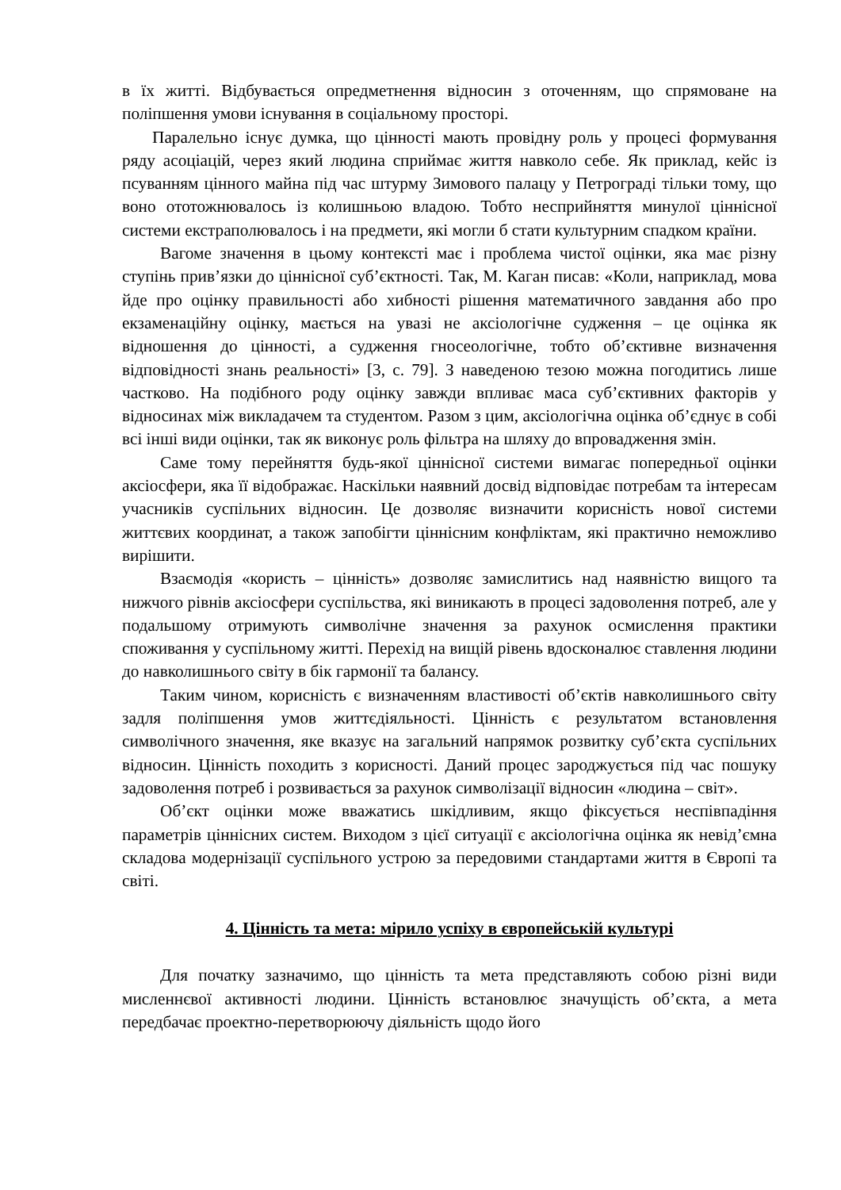в їх житті. Відбувається опредметнення відносин з оточенням, що спрямоване на поліпшення умови існування в соціальному просторі.
Паралельно існує думка, що цінності мають провідну роль у процесі формування ряду асоціацій, через який людина сприймає життя навколо себе. Як приклад, кейс із псуванням цінного майна під час штурму Зимового палацу у Петрограді тільки тому, що воно ототожнювалось із колишньою владою. Тобто несприйняття минулої ціннісної системи екстраполювалось і на предмети, які могли б стати культурним спадком країни.
Вагоме значення в цьому контексті має і проблема чистої оцінки, яка має різну ступінь прив’язки до ціннісної суб’єктності. Так, М. Каган писав: «Коли, наприклад, мова йде про оцінку правильності або хибності рішення математичного завдання або про екзаменаційну оцінку, мається на увазі не аксіологічне судження – це оцінка як відношення до цінності, а судження гносеологічне, тобто об’єктивне визначення відповідності знань реальності» [3, с. 79]. З наведеною тезою можна погодитись лише частково. На подібного роду оцінку завжди впливає маса суб’єктивних факторів у відносинах між викладачем та студентом. Разом з цим, аксіологічна оцінка об’єднує в собі всі інші види оцінки, так як виконує роль фільтра на шляху до впровадження змін.
Саме тому перейняття будь-якої ціннісної системи вимагає попередньої оцінки аксіосфери, яка її відображає. Наскільки наявний досвід відповідає потребам та інтересам учасників суспільних відносин. Це дозволяє визначити корисність нової системи життєвих координат, а також запобігти ціннісним конфліктам, які практично неможливо вирішити.
Взаємодія «користь – цінність» дозволяє замислитись над наявністю вищого та нижчого рівнів аксіосфери суспільства, які виникають в процесі задоволення потреб, але у подальшому отримують символічне значення за рахунок осмислення практики споживання у суспільному житті. Перехід на вищій рівень вдосконалює ставлення людини до навколишнього світу в бік гармонії та балансу.
Таким чином, корисність є визначенням властивості об’єктів навколишнього світу задля поліпшення умов життєдіяльності. Цінність є результатом встановлення символічного значення, яке вказує на загальний напрямок розвитку суб’єкта суспільних відносин. Цінність походить з корисності. Даний процес зароджується під час пошуку задоволення потреб і розвивається за рахунок символізації відносин «людина – світ».
Об’єкт оцінки може вважатись шкідливим, якщо фіксується неспівпадіння параметрів ціннісних систем. Виходом з цієї ситуації є аксіологічна оцінка як невід’ємна складова модернізації суспільного устрою за передовими стандартами життя в Європі та світі.
4. Цінність та мета: мірило успіху в європейській культурі
Для початку зазначимо, що цінність та мета представляють собою різні види мисленнєвої активності людини. Цінність встановлює значущість об’єкта, а мета передбачає проектно-перетворюючу діяльність щодо його